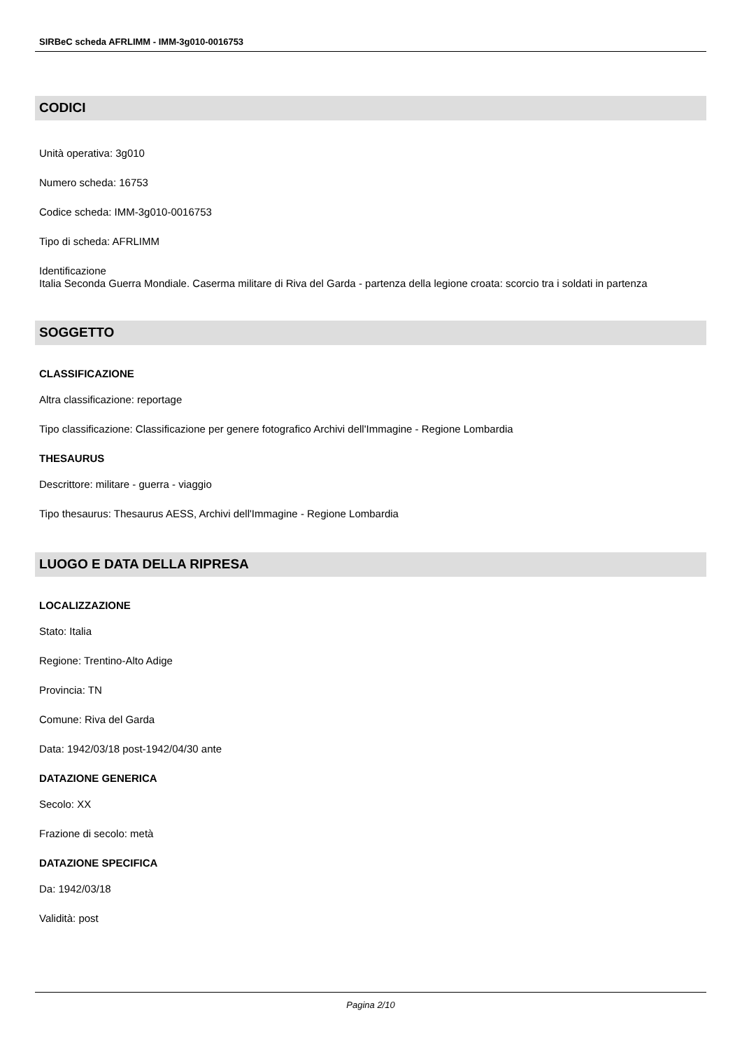SIRBeC scheda AFRLIMM - IMM-3g010-0016753
CODICI
Unità operativa: 3g010
Numero scheda: 16753
Codice scheda: IMM-3g010-0016753
Tipo di scheda: AFRLIMM
Identificazione
Italia Seconda Guerra Mondiale. Caserma militare di Riva del Garda - partenza della legione croata: scorcio tra i soldati in partenza
SOGGETTO
CLASSIFICAZIONE
Altra classificazione: reportage
Tipo classificazione: Classificazione per genere fotografico Archivi dell'Immagine - Regione Lombardia
THESAURUS
Descrittore: militare - guerra - viaggio
Tipo thesaurus: Thesaurus AESS, Archivi dell'Immagine - Regione Lombardia
LUOGO E DATA DELLA RIPRESA
LOCALIZZAZIONE
Stato: Italia
Regione: Trentino-Alto Adige
Provincia: TN
Comune: Riva del Garda
Data: 1942/03/18 post-1942/04/30 ante
DATAZIONE GENERICA
Secolo: XX
Frazione di secolo: metà
DATAZIONE SPECIFICA
Da: 1942/03/18
Validità: post
Pagina 2/10